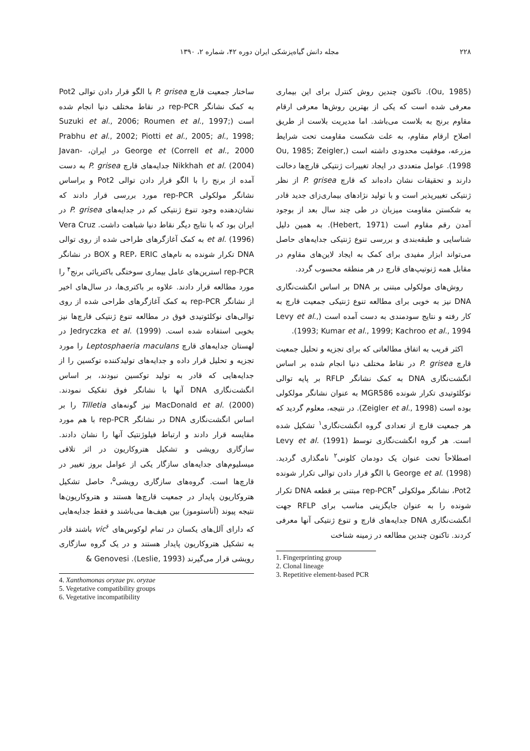۲۲۸ مجله دانش گیاه‌پزشکی ایران دوره ۴۲، شماره ۲، ۱۳۹۰
(Ou, 1985). تاکنون چندین روش کنترل برای این بیماری معرفی شده است که یکی از بهترین روش‌ها معرفی ارقام مقاوم برنج به بلاست می‌باشد. اما مدیریت بلاست از طریق اصلاح ارقام مقاوم، به علت شکست مقاومت تحت شرایط مزرعه، موفقیت محدودی داشته است (Ou, 1985; Zeigler, 1998). عوامل متعددی در ایجاد تغییرات ژنتیکی قارچ‌ها دخالت دارند و تحقیقات نشان داده‌اند که قارچ P. grisea از نظر ژنتیکی تغییرپذیر است و با تولید نژادهای بیماری‌زای جدید قادر به شکستن مقاومت میزبان در طی چند سال بعد از بوجود آمدن رقم مقاوم است (Hebert, 1971). به همین دلیل شناسایی و طبقه‌بندی و بررسی تنوع ژنتیکی جدایه‌های حاصل می‌تواند ابزار مفیدی برای کمک به ایجاد لاین‌های مقاوم در مقابل همه ژنوتیپ‌های قارچ در هر منطقه محسوب گردد.
روش‌های مولکولی مبتنی بر DNA بر اساس انگشت‌نگاری DNA نیز به خوبی برای مطالعه تنوع ژنتیکی جمعیت قارچ به کار رفته و نتایج سودمندی به دست آمده است (Levy et al., 1993; Kumar et al., 1999; Kachroo et al., 1994).
اکثر قریب به اتفاق مطالعاتی که برای تجزیه و تحلیل جمعیت قارچ P. grisea در نقاط مختلف دنیا انجام شده بر اساس انگشت‌نگاری DNA به کمک نشانگر RFLP بر پایه توالی نوکلئوتیدی تکرار شونده MGR586 به عنوان نشانگر مولکولی بوده است (Zeigler et al., 1998). در نتیجه، معلوم گردید که هر جمعیت قارچ از تعدادی گروه انگشت‌نگاری<sup>۱</sup> تشکیل شده است. هر گروه انگشت‌نگاری توسط Levy et al. (1991) اصطلاحاً تحت عنوان یک دودمان کلونی<sup>۲</sup> نامگذاری گردید. George et al. (1998) با الگو قرار دادن توالی تکرار شونده Pot2، نشانگر مولکولی rep-PCR<sup>۳</sup> مبتنی بر قطعه DNA تکرار شونده را به عنوان جایگزینی مناسب برای RFLP جهت انگشت‌نگاری DNA جدایه‌های قارچ و تنوع ژنتیکی آنها معرفی کردند. تاکنون چندین مطالعه در زمینه شناخت
1. Fingerprinting group
2. Clonal lineage
3. Repetitive element-based PCR
ساختار جمعیت قارچ P. grisea با الگو قرار دادن توالی Pot2 به کمک نشانگر rep-PCR در نقاط مختلف دنیا انجام شده است (Suzuki et al., 2006; Roumen et al., 1997; Prabhu et al., 2002; Piotti et al., 2005; al., 1998; Correll et al., 2000) George et در ایران، Javan-Nikkhah et al. (2004) جدایه‌های قارچ P. grisea به دست آمده از برنج را با الگو قرار دادن توالی Pot2 و براساس نشانگر مولکولی rep-PCR مورد بررسی قرار دادند که نشان‌دهنده وجود تنوع ژنتیکی کم در جدایه‌های P. grisea در ایران بود که با نتایج دیگر نقاط دنیا شباهت داشت. Vera Cruz et al. (1996) به کمک آغازگرهای طراحی شده از روی توالی DNA تکرار شونده به نام‌های REP، ERIC و BOX در نشانگر rep-PCR استرین‌های عامل بیماری سوختگی باکتریائی برنج<sup>۴</sup> را مورد مطالعه قرار دادند. علاوه بر باکتری‌ها، در سال‌های اخیر از نشانگر rep-PCR به کمک آغازگرهای طراحی شده از روی توالی‌های نوکلئوتیدی فوق در مطالعه تنوع ژنتیکی قارچ‌ها نیز بخوبی استفاده شده است. Jedryczka et al. (1999) در لهستان جدایه‌های قارچ Leptosphaeria maculans را مورد تجزیه و تحلیل قرار داده و جدایه‌های تولیدکننده توکسین را از جدایه‌هایی که قادر به تولید توکسین نبودند، بر اساس انگشت‌نگاری DNA آنها با نشانگر فوق تفکیک نمودند. MacDonald et al. (2000) نیز گونه‌های Tilletia را بر اساس انگشت‌نگاری DNA در نشانگر rep-PCR با هم مورد مقایسه قرار دادند و ارتباط فیلوژنتیک آنها را نشان دادند. سازگاری رویشی و تشکیل هتروکاریون در اثر تلاقی میسلیوم‌های جدایه‌های سازگار یکی از عوامل بروز تغییر در قارچ‌ها است. گروه‌های سازگاری رویشی<sup>۵</sup>، حاصل تشکیل هتروکاریون پایدار در جمعیت قارچ‌ها هستند و هتروکاریون‌ها نتیجه پیوند (آناستوموز) بین هیف‌ها می‌باشند و فقط جدایه‌هایی که دارای آلل‌های یکسان در تمام لوکوس‌های vic<sup>۶</sup> باشند قادر به تشکیل هتروکاریون پایدار هستند و در یک گروه سازگاری رویشی قرار می‌گیرند (Leslie, 1993). Genovesi &
4. Xanthomonas oryzae pv. oryzae
5. Vegetative compatibility groups
6. Vegetative incompatibility